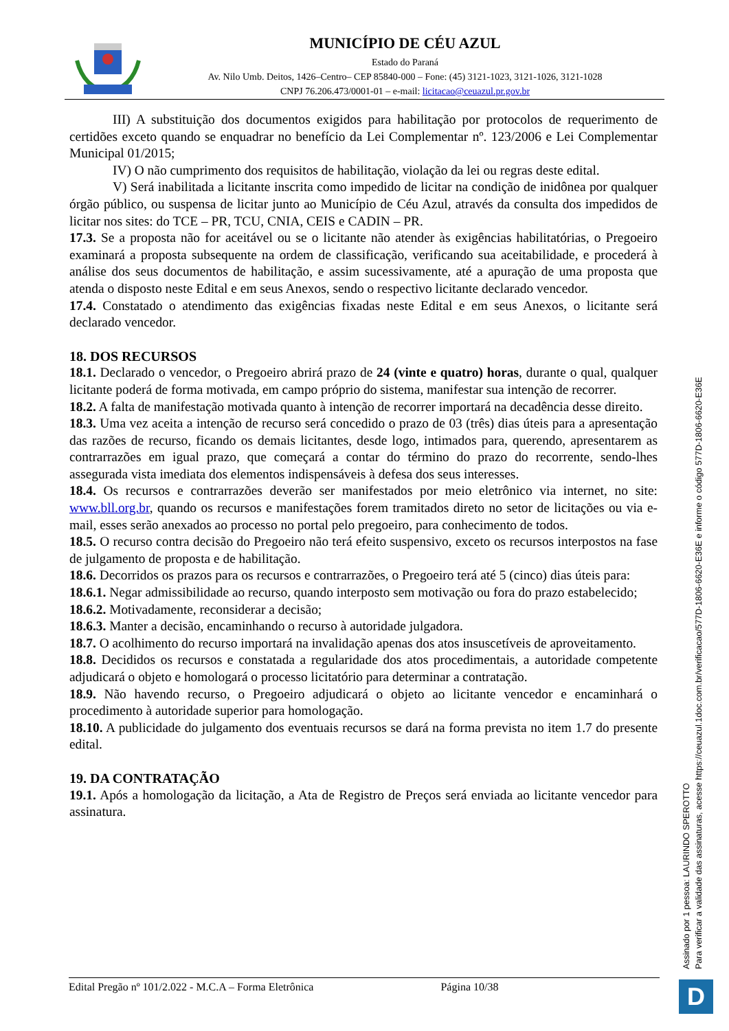MUNICÍPIO DE CÉU AZUL
Estado do Paraná
Av. Nilo Umb. Deitos, 1426–Centro– CEP 85840-000 – Fone: (45) 3121-1023, 3121-1026, 3121-1028
CNPJ 76.206.473/0001-01 – e-mail: licitacao@ceuazul.pr.gov.br
III) A substituição dos documentos exigidos para habilitação por protocolos de requerimento de certidões exceto quando se enquadrar no benefício da Lei Complementar nº. 123/2006 e Lei Complementar Municipal 01/2015;
IV) O não cumprimento dos requisitos de habilitação, violação da lei ou regras deste edital.
V) Será inabilitada a licitante inscrita como impedido de licitar na condição de inidônea por qualquer órgão público, ou suspensa de licitar junto ao Município de Céu Azul, através da consulta dos impedidos de licitar nos sites: do TCE – PR, TCU, CNIA, CEIS e CADIN – PR.
17.3. Se a proposta não for aceitável ou se o licitante não atender às exigências habilitatórias, o Pregoeiro examinará a proposta subsequente na ordem de classificação, verificando sua aceitabilidade, e procederá à análise dos seus documentos de habilitação, e assim sucessivamente, até a apuração de uma proposta que atenda o disposto neste Edital e em seus Anexos, sendo o respectivo licitante declarado vencedor.
17.4. Constatado o atendimento das exigências fixadas neste Edital e em seus Anexos, o licitante será declarado vencedor.
18. DOS RECURSOS
18.1. Declarado o vencedor, o Pregoeiro abrirá prazo de 24 (vinte e quatro) horas, durante o qual, qualquer licitante poderá de forma motivada, em campo próprio do sistema, manifestar sua intenção de recorrer.
18.2. A falta de manifestação motivada quanto à intenção de recorrer importará na decadência desse direito.
18.3. Uma vez aceita a intenção de recurso será concedido o prazo de 03 (três) dias úteis para a apresentação das razões de recurso, ficando os demais licitantes, desde logo, intimados para, querendo, apresentarem as contrarrazões em igual prazo, que começará a contar do término do prazo do recorrente, sendo-lhes assegurada vista imediata dos elementos indispensáveis à defesa dos seus interesses.
18.4. Os recursos e contrarrazões deverão ser manifestados por meio eletrônico via internet, no site: www.bll.org.br, quando os recursos e manifestações forem tramitados direto no setor de licitações ou via e-mail, esses serão anexados ao processo no portal pelo pregoeiro, para conhecimento de todos.
18.5. O recurso contra decisão do Pregoeiro não terá efeito suspensivo, exceto os recursos interpostos na fase de julgamento de proposta e de habilitação.
18.6. Decorridos os prazos para os recursos e contrarrazões, o Pregoeiro terá até 5 (cinco) dias úteis para:
18.6.1. Negar admissibilidade ao recurso, quando interposto sem motivação ou fora do prazo estabelecido;
18.6.2. Motivadamente, reconsiderar a decisão;
18.6.3. Manter a decisão, encaminhando o recurso à autoridade julgadora.
18.7. O acolhimento do recurso importará na invalidação apenas dos atos insuscetíveis de aproveitamento.
18.8. Decididos os recursos e constatada a regularidade dos atos procedimentais, a autoridade competente adjudicará o objeto e homologará o processo licitatório para determinar a contratação.
18.9. Não havendo recurso, o Pregoeiro adjudicará o objeto ao licitante vencedor e encaminhará o procedimento à autoridade superior para homologação.
18.10. A publicidade do julgamento dos eventuais recursos se dará na forma prevista no item 1.7 do presente edital.
19. DA CONTRATAÇÃO
19.1. Após a homologação da licitação, a Ata de Registro de Preços será enviada ao licitante vencedor para assinatura.
Edital Pregão nº 101/2.022 - M.C.A – Forma Eletrônica Página 10/38
Assinado por 1 pessoa: LAURINDO SPEROTTO
Para verificar a validade das assinaturas, acesse https://ceuazul.1doc.com.br/verificacao/577D-1806-6620-E36E e informe o código 577D-1806-6620-E36E
D